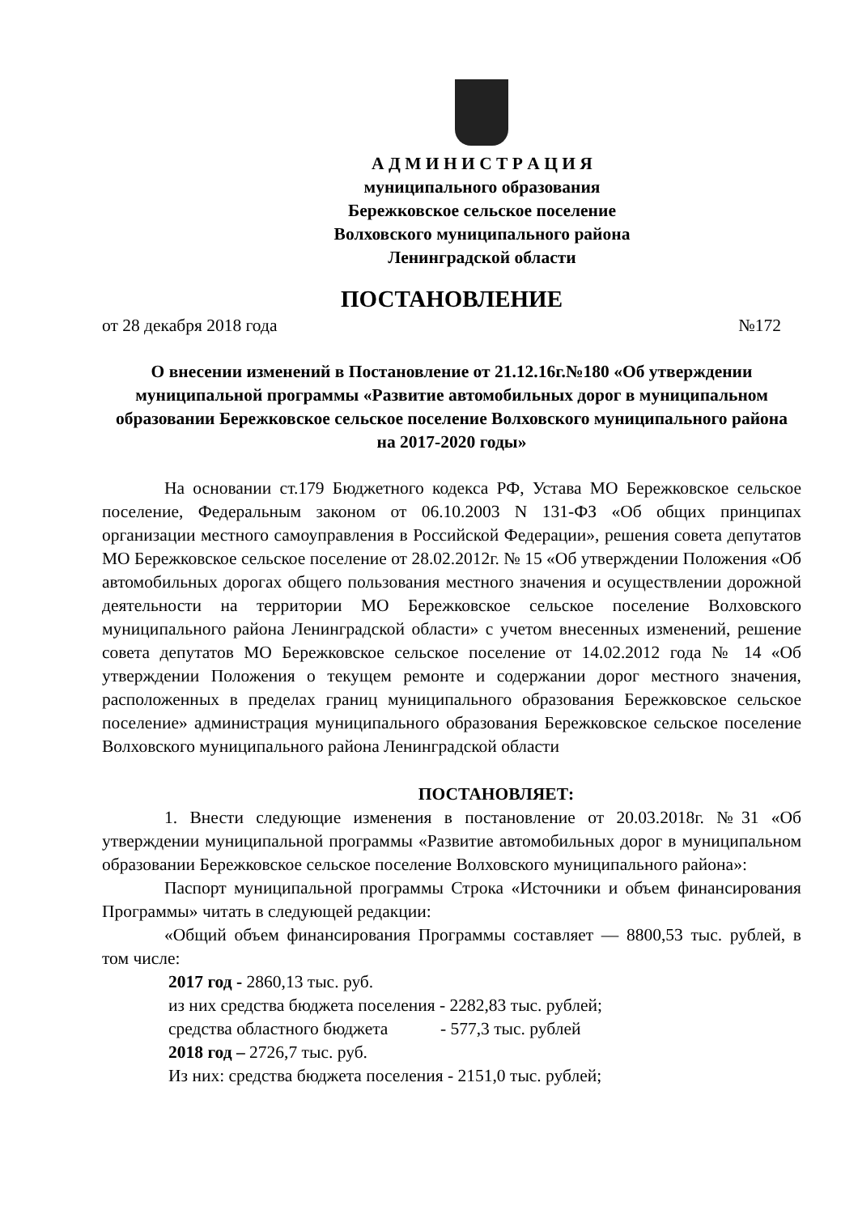А Д М И Н И С Т Р А Ц И Я
муниципального образования
Бережковское сельское поселение
Волховского муниципального района
Ленинградской области
ПОСТАНОВЛЕНИЕ
от 28 декабря 2018 года №172
О внесении изменений в Постановление от 21.12.16г.№180 «Об утверждении муниципальной программы «Развитие автомобильных дорог в муниципальном образовании Бережковское сельское поселение Волховского муниципального района
на 2017-2020 годы»
На основании ст.179 Бюджетного кодекса РФ, Устава МО Бережковское сельское поселение, Федеральным законом от 06.10.2003 N 131-ФЗ «Об общих принципах организации местного самоуправления в Российской Федерации», решения совета депутатов МО Бережковское сельское поселение от 28.02.2012г. № 15 «Об утверждении Положения «Об автомобильных дорогах общего пользования местного значения и осуществлении дорожной деятельности на территории МО Бережковское сельское поселение Волховского муниципального района Ленинградской области» с учетом внесенных изменений, решение совета депутатов МО Бережковское сельское поселение от 14.02.2012 года № 14 «Об утверждении Положения о текущем ремонте и содержании дорог местного значения, расположенных в пределах границ муниципального образования Бережковское сельское поселение» администрация муниципального образования Бережковское сельское поселение Волховского муниципального района Ленинградской области
ПОСТАНОВЛЯЕТ:
1. Внести следующие изменения в постановление от 20.03.2018г. №31 «Об утверждении муниципальной программы «Развитие автомобильных дорог в муниципальном образовании Бережковское сельское поселение Волховского муниципального района»:
Паспорт муниципальной программы Строка «Источники и объем финансирования Программы» читать в следующей редакции:
«Общий объем финансирования Программы составляет — 8800,53 тыс. рублей, в том числе:
2017 год - 2860,13 тыс. руб.
из них средства бюджета поселения - 2282,83 тыс. рублей;
средства областного бюджета - 577,3 тыс. рублей
2018 год – 2726,7 тыс. руб.
Из них: средства бюджета поселения - 2151,0 тыс. рублей;